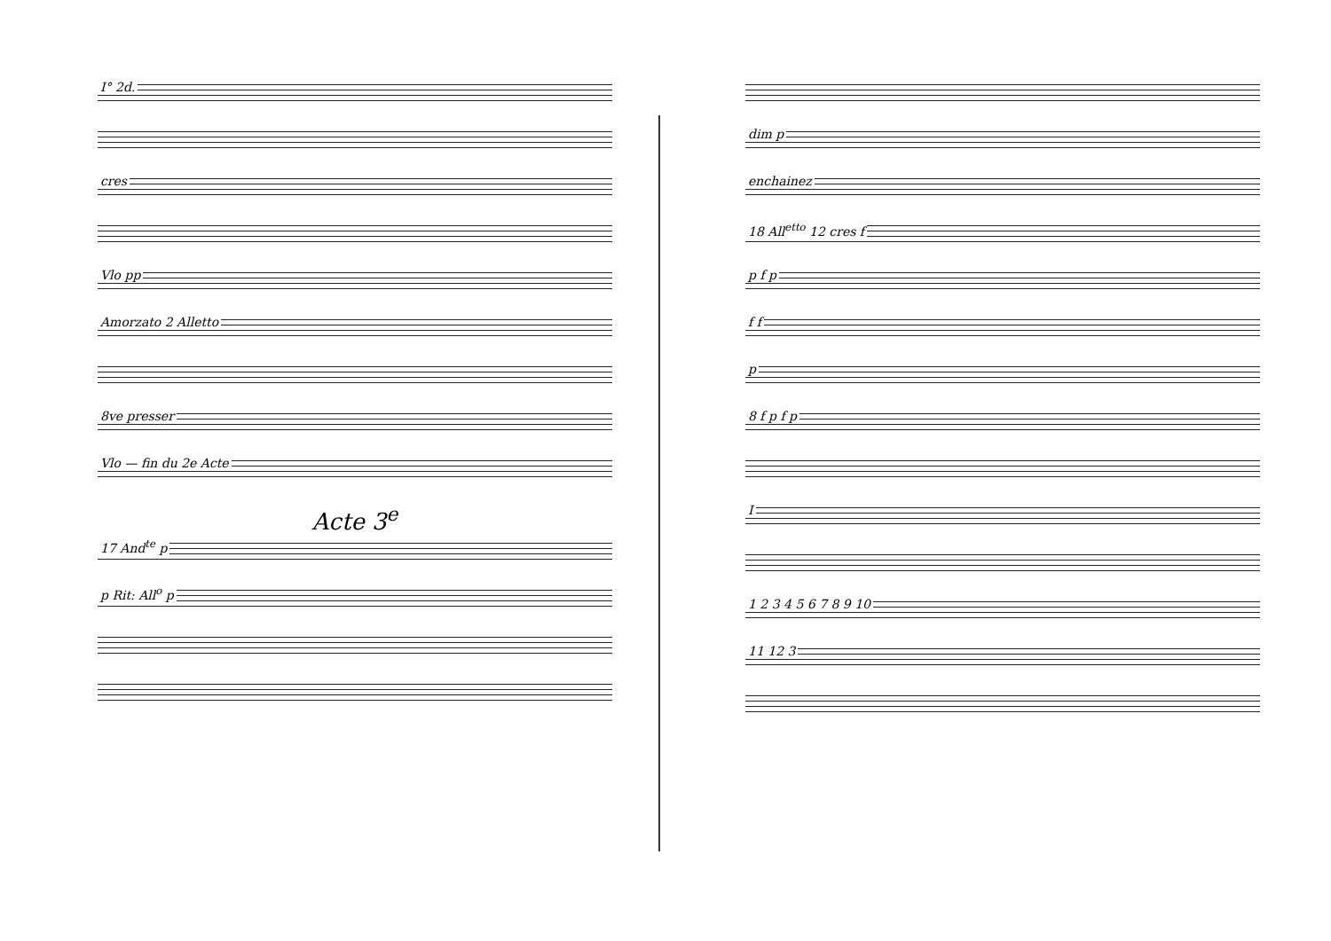I° 2d.
cres
Vlo pp
Amorzato 2 Alletto
8ve presser
Vlo — fin du 2e Acte
Acte 3<sup>e</sup>
17 And<sup>te</sup> p
p Rit: All<sup>o</sup> p
dim p
enchainez
18 All<sup>etto</sup> 12 cres f
p f p
f f
p
8 f p f p
I
1 2 3 4 5 6 7 8 9 10
11 12 3